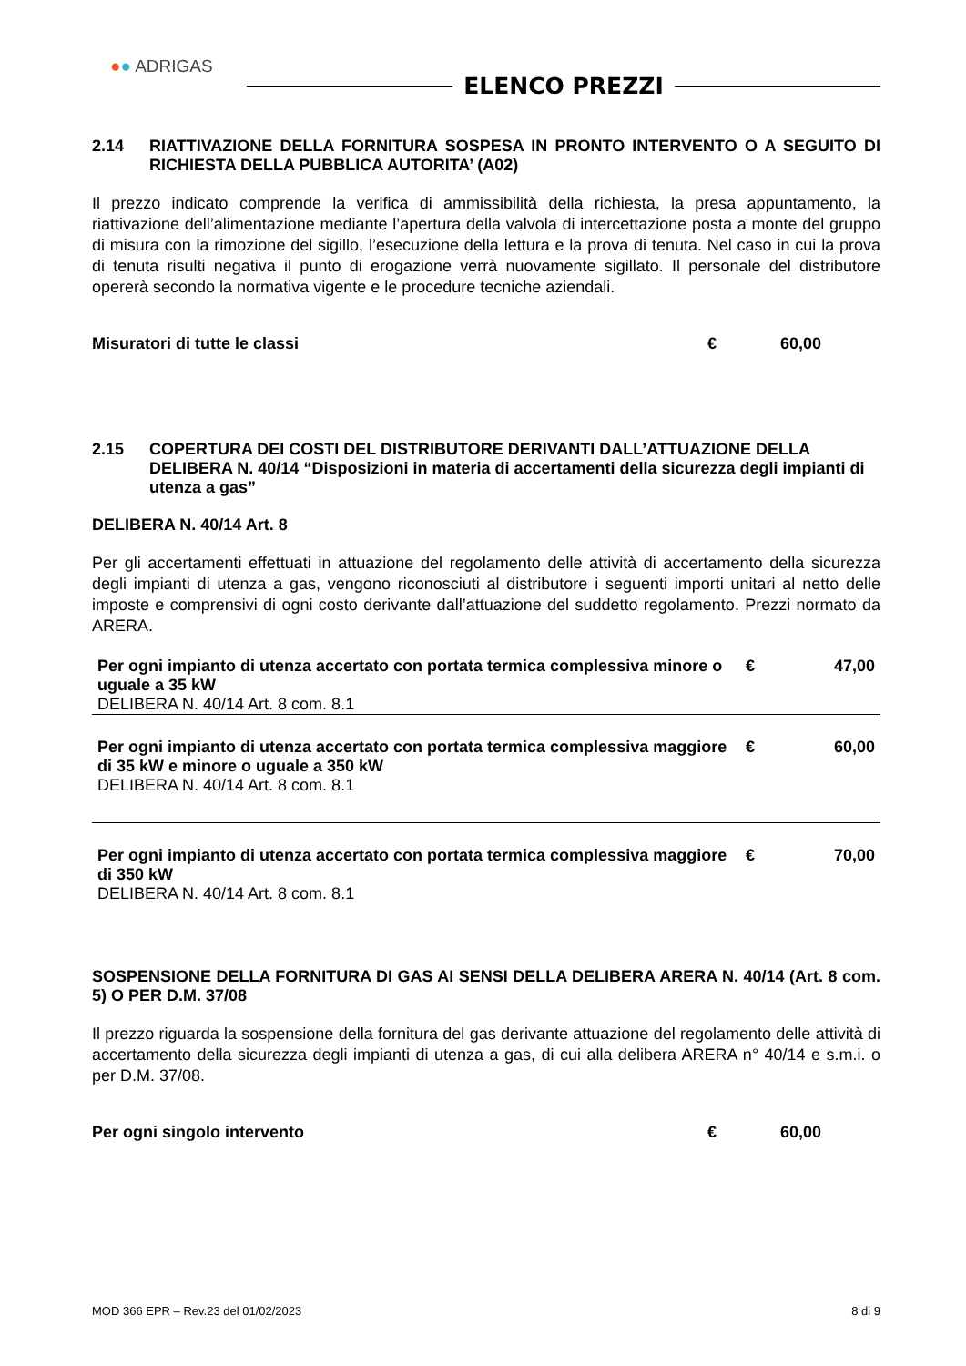●● ADRIGAS
ELENCO PREZZI
2.14 RIATTIVAZIONE DELLA FORNITURA SOSPESA IN PRONTO INTERVENTO O A SEGUITO DI RICHIESTA DELLA PUBBLICA AUTORITA’ (A02)
Il prezzo indicato comprende la verifica di ammissibilità della richiesta, la presa appuntamento, la riattivazione dell’alimentazione mediante l’apertura della valvola di intercettazione posta a monte del gruppo di misura con la rimozione del sigillo, l’esecuzione della lettura e la prova di tenuta. Nel caso in cui la prova di tenuta risulti negativa il punto di erogazione verrà nuovamente sigillato. Il personale del distributore opererà secondo la normativa vigente e le procedure tecniche aziendali.
Misuratori di tutte le classi € 60,00
2.15 COPERTURA DEI COSTI DEL DISTRIBUTORE DERIVANTI DALL’ATTUAZIONE DELLA DELIBERA N. 40/14 “Disposizioni in materia di accertamenti della sicurezza degli impianti di utenza a gas”
DELIBERA N. 40/14 Art. 8
Per gli accertamenti effettuati in attuazione del regolamento delle attività di accertamento della sicurezza degli impianti di utenza a gas, vengono riconosciuti al distributore i seguenti importi unitari al netto delle imposte e comprensivi di ogni costo derivante dall’attuazione del suddetto regolamento. Prezzi normato da ARERA.
| Per ogni impianto di utenza accertato con portata termica complessiva minore o uguale a 35 kW DELIBERA N. 40/14 Art. 8 com. 8.1 | € | 47,00 |
| Per ogni impianto di utenza accertato con portata termica complessiva maggiore di 35 kW e minore o uguale a 350 kW DELIBERA N. 40/14 Art. 8 com. 8.1 | € | 60,00 |
| Per ogni impianto di utenza accertato con portata termica complessiva maggiore di 350 kW DELIBERA N. 40/14 Art. 8 com. 8.1 | € | 70,00 |
SOSPENSIONE DELLA FORNITURA DI GAS AI SENSI DELLA DELIBERA ARERA N. 40/14 (Art. 8 com. 5) O PER D.M. 37/08
Il prezzo riguarda la sospensione della fornitura del gas derivante attuazione del regolamento delle attività di accertamento della sicurezza degli impianti di utenza a gas, di cui alla delibera ARERA n° 40/14 e s.m.i. o per D.M. 37/08.
Per ogni singolo intervento € 60,00
MOD 366 EPR – Rev.23 del 01/02/2023 8 di 9